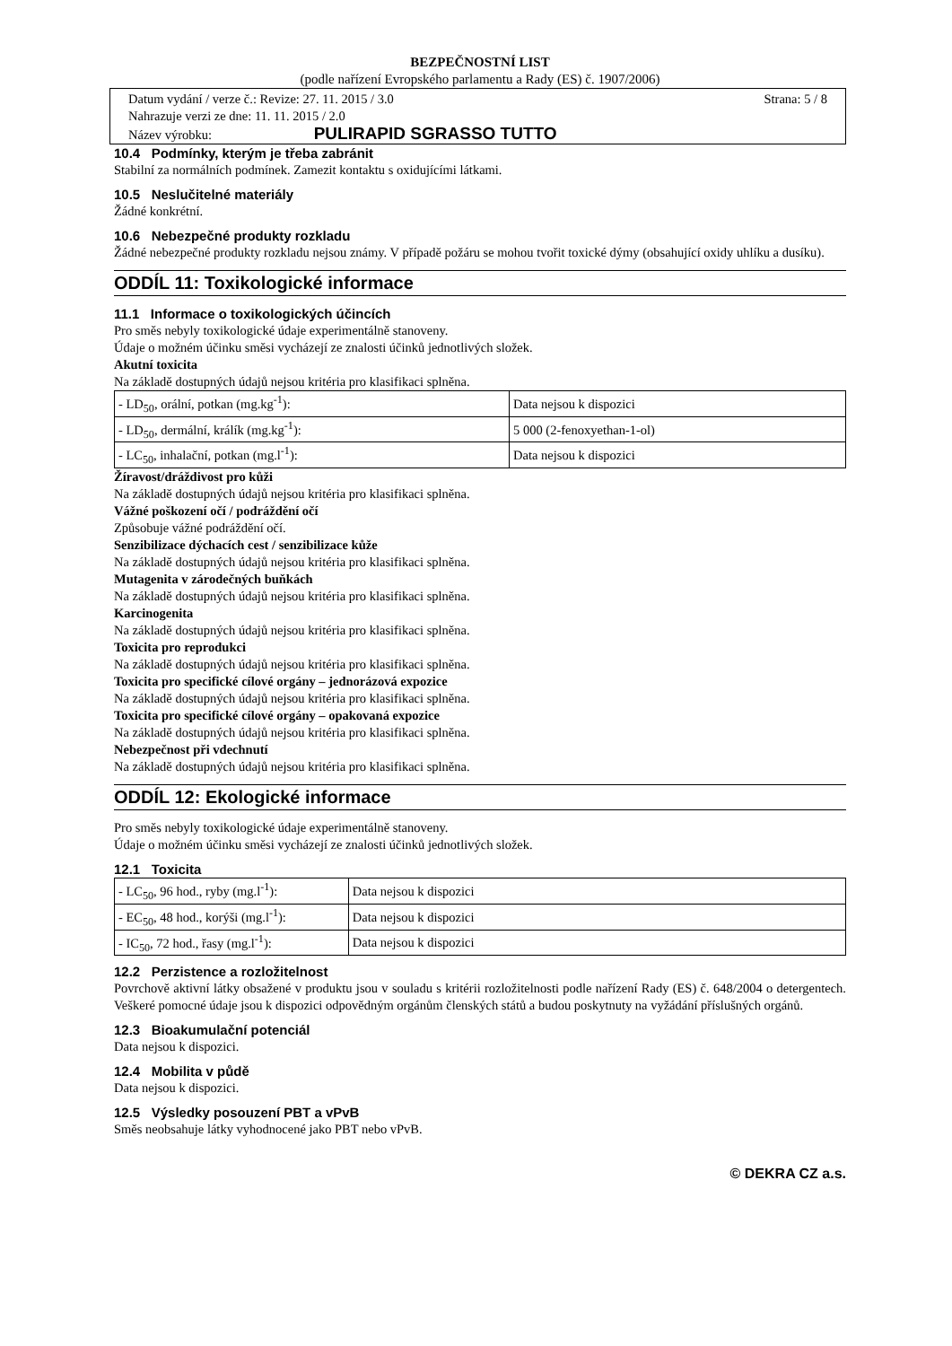BEZPEČNOSTNÍ LIST
(podle nařízení Evropského parlamentu a Rady (ES) č. 1907/2006)
Datum vydání / verze č.: Revize: 27. 11. 2015 / 3.0 Strana: 5 / 8
Nahrazuje verzi ze dne: 11. 11. 2015 / 2.0
Název výrobku: PULIRAPID SGRASSO TUTTO
10.4 Podmínky, kterým je třeba zabránit
Stabilní za normálních podmínek. Zamezit kontaktu s oxidujícími látkami.
10.5 Neslučitelné materiály
Žádné konkrétní.
10.6 Nebezpečné produkty rozkladu
Žádné nebezpečné produkty rozkladu nejsou známy. V případě požáru se mohou tvořit toxické dýmy (obsahující oxidy uhlíku a dusíku).
ODDÍL 11: Toxikologické informace
11.1 Informace o toxikologických účincích
Pro směs nebyly toxikologické údaje experimentálně stanoveny.
Údaje o možném účinku směsi vycházejí ze znalosti účinků jednotlivých složek.
Akutní toxicita
Na základě dostupných údajů nejsou kritéria pro klasifikaci splněna.
| - LD<sub>50</sub>, orální, potkan (mg.kg<sup>-1</sup>): | Data nejsou k dispozici |
| - LD<sub>50</sub>, dermální, králík (mg.kg<sup>-1</sup>): | 5 000 (2-fenoxyethan-1-ol) |
| - LC<sub>50</sub>, inhalační, potkan (mg.l<sup>-1</sup>): | Data nejsou k dispozici |
Žíravost/dráždivost pro kůži
Na základě dostupných údajů nejsou kritéria pro klasifikaci splněna.
Vážné poškození očí / podráždění očí
Způsobuje vážné podráždění očí.
Senzibilizace dýchacích cest / senzibilizace kůže
Na základě dostupných údajů nejsou kritéria pro klasifikaci splněna.
Mutagenita v zárodečných buňkách
Na základě dostupných údajů nejsou kritéria pro klasifikaci splněna.
Karcinogenita
Na základě dostupných údajů nejsou kritéria pro klasifikaci splněna.
Toxicita pro reprodukci
Na základě dostupných údajů nejsou kritéria pro klasifikaci splněna.
Toxicita pro specifické cílové orgány – jednorázová expozice
Na základě dostupných údajů nejsou kritéria pro klasifikaci splněna.
Toxicita pro specifické cílové orgány – opakovaná expozice
Na základě dostupných údajů nejsou kritéria pro klasifikaci splněna.
Nebezpečnost při vdechnutí
Na základě dostupných údajů nejsou kritéria pro klasifikaci splněna.
ODDÍL 12: Ekologické informace
Pro směs nebyly toxikologické údaje experimentálně stanoveny.
Údaje o možném účinku směsi vycházejí ze znalosti účinků jednotlivých složek.
12.1 Toxicita
| - LC<sub>50</sub>, 96 hod., ryby (mg.l<sup>-1</sup>): | Data nejsou k dispozici |
| - EC<sub>50</sub>, 48 hod., korýši (mg.l<sup>-1</sup>): | Data nejsou k dispozici |
| - IC<sub>50</sub>, 72 hod., řasy (mg.l<sup>-1</sup>): | Data nejsou k dispozici |
12.2 Perzistence a rozložitelnost
Povrchově aktivní látky obsažené v produktu jsou v souladu s kritérii rozložitelnosti podle nařízení Rady (ES) č. 648/2004 o detergentech. Veškeré pomocné údaje jsou k dispozici odpovědným orgánům členských států a budou poskytnuty na vyžádání příslušných orgánů.
12.3 Bioakumulační potenciál
Data nejsou k dispozici.
12.4 Mobilita v půdě
Data nejsou k dispozici.
12.5 Výsledky posouzení PBT a vPvB
Směs neobsahuje látky vyhodnocené jako PBT nebo vPvB.
© DEKRA CZ a.s.